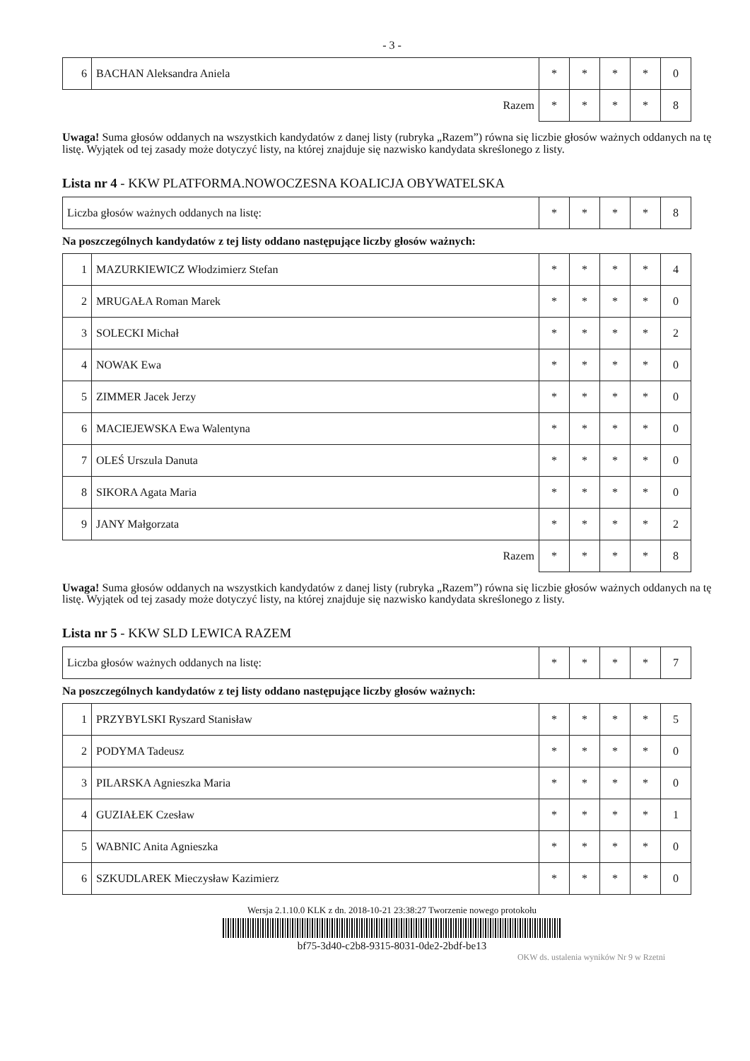- 3 -
| 6 | BACHAN Aleksandra Aniela | * | * | * | * | 0 |
| Razem | | * | * | * | * | 8 |
Uwaga! Suma głosów oddanych na wszystkich kandydatów z danej listy (rubryka „Razem”) równa się liczbie głosów ważnych oddanych na tę listę. Wyjątek od tej zasady może dotyczyć listy, na której znajduje się nazwisko kandydata skreślonego z listy.
Lista nr 4 - KKW PLATFORMA.NOWOCZESNA KOALICJA OBYWATELSKA
| Liczba głosów ważnych oddanych na listę: | * | * | * | * | 8 |
Na poszczególnych kandydatów z tej listy oddano następujące liczby głosów ważnych:
| 1 | MAZURKIEWICZ Włodzimierz Stefan | * | * | * | * | 4 |
| 2 | MRUGAŁA Roman Marek | * | * | * | * | 0 |
| 3 | SOLECKI Michał | * | * | * | * | 2 |
| 4 | NOWAK Ewa | * | * | * | * | 0 |
| 5 | ZIMMER Jacek Jerzy | * | * | * | * | 0 |
| 6 | MACIEJEWSKA Ewa Walentyna | * | * | * | * | 0 |
| 7 | OLEŚ Urszula Danuta | * | * | * | * | 0 |
| 8 | SIKORA Agata Maria | * | * | * | * | 0 |
| 9 | JANY Małgorzata | * | * | * | * | 2 |
| Razem | | * | * | * | * | 8 |
Uwaga! Suma głosów oddanych na wszystkich kandydatów z danej listy (rubryka „Razem”) równa się liczbie głosów ważnych oddanych na tę listę. Wyjątek od tej zasady może dotyczyć listy, na której znajduje się nazwisko kandydata skreślonego z listy.
Lista nr 5 - KKW SLD LEWICA RAZEM
| Liczba głosów ważnych oddanych na listę: | * | * | * | * | 7 |
Na poszczególnych kandydatów z tej listy oddano następujące liczby głosów ważnych:
| 1 | PRZYBYLSKI Ryszard Stanisław | * | * | * | * | 5 |
| 2 | PODYMA Tadeusz | * | * | * | * | 0 |
| 3 | PILARSKA Agnieszka Maria | * | * | * | * | 0 |
| 4 | GUZIAŁEK Czesław | * | * | * | * | 1 |
| 5 | WABNIC Anita Agnieszka | * | * | * | * | 0 |
| 6 | SZKUDLAREK Mieczysław Kazimierz | * | * | * | * | 0 |
Wersja 2.1.10.0 KLK z dn. 2018-10-21 23:38:27 Tworzenie nowego protokołu
bf75-3d40-c2b8-9315-8031-0de2-2bdf-be13
OKW ds. ustalenia wyników Nr 9 w Rzetni